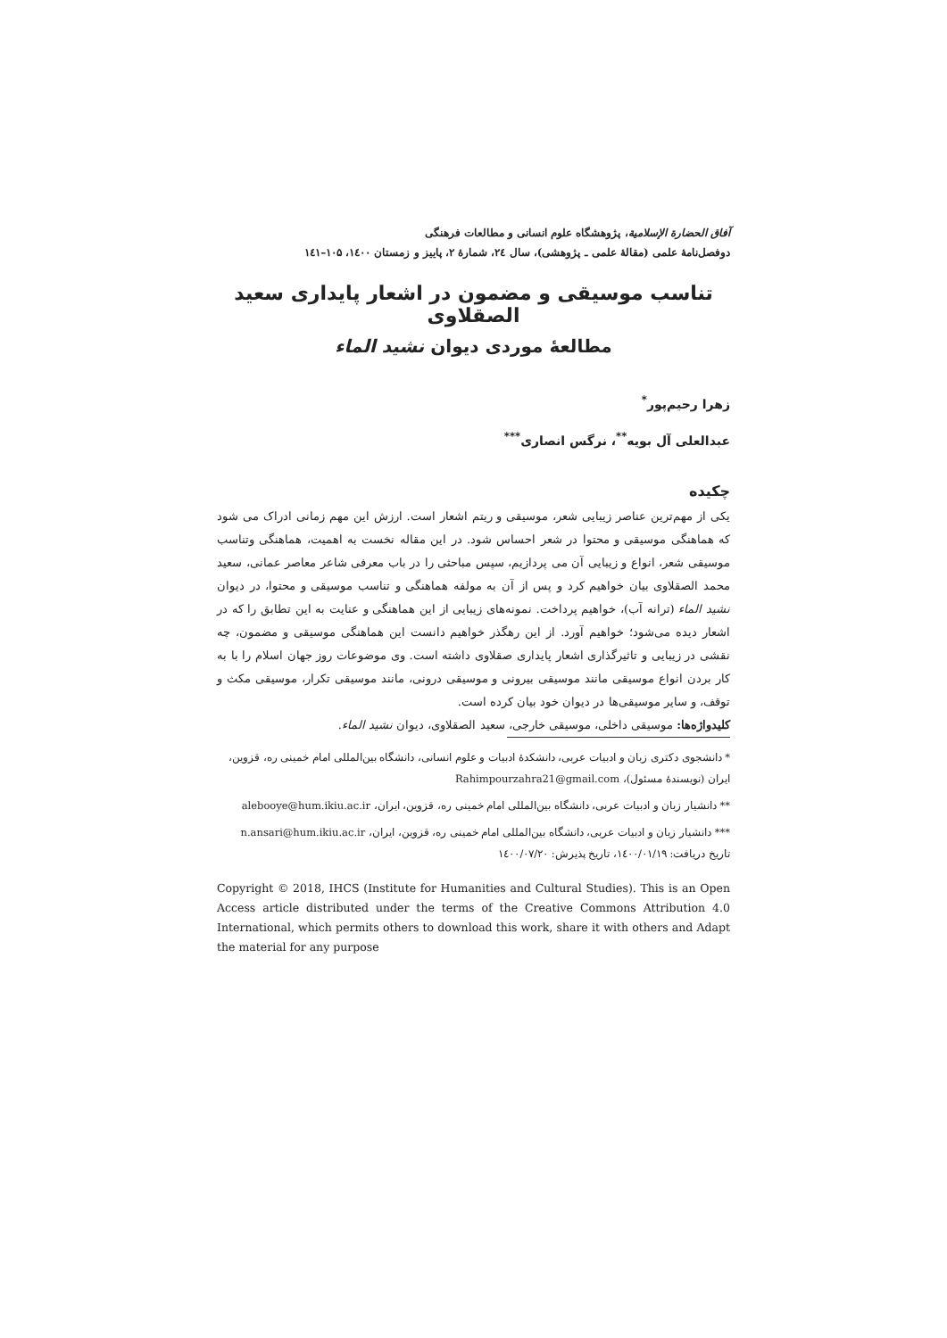آفاق الحضارة الإسلامية، پژوهشگاه علوم انسانی و مطالعات فرهنگی
دوفصل‌نامهٔ علمی (مقالهٔ علمی ـ پژوهشی)، سال ۲٤، شمارهٔ ۲، پاییز و زمستان ۱٤۰۰، ۱۰۵–۱٤۱
تناسب موسیقی و مضمون در اشعار پایداری سعید الصقلاوی
مطالعهٔ موردی دیوان نشید الماء
زهرا رحیم‌پور<sup>*</sup>
عبدالعلی آل بویه<sup>**</sup>، نرگس انصاری<sup>***</sup>
چکیده
یکی از مهم‌ترین عناصر زیبایی شعر، موسیقی و ریتم اشعار است. ارزش این مهم زمانی ادراک می شود که هماهنگی موسیقی و محتوا در شعر احساس شود. در این مقاله نخست به اهمیت، هماهنگی وتناسب موسیقی شعر، انواع و زیبایی آن می پردازیم، سپس مباحثی را در باب معرفی شاعر معاصر عمانی، سعید محمد الصقلاوی بیان خواهیم کرد و پس از آن به مولفه هماهنگی و تناسب موسیقی و محتوا، در دیوان نشید الماء (ترانه آب)، خواهیم پرداخت. نمونه‌های زیبایی از این هماهنگی و عنایت به این تطابق را که در اشعار دیده می‌شود؛ خواهیم آورد. از این رهگذر خواهیم دانست این هماهنگی موسیقی و مضمون، چه نقشی در زیبایی و تاثیرگذاری اشعار پایداری صقلاوی داشته است. وی موضوعات روز جهان اسلام را با به کار بردن انواع موسیقی مانند موسیقی بیرونی و موسیقی درونی، مانند موسیقی تکرار، موسیقی مکث و توقف، و سایر موسیقی‌ها در دیوان خود بیان کرده است.
کلیدواژه‌ها: موسیقی داخلی، موسیقی خارجی، سعید الصقلاوی، دیوان نشید الماء.
* دانشجوی دکتری زبان و ادبیات عربی، دانشکدهٔ ادبیات و علوم انسانی، دانشگاه بین‌المللی امام خمینی ره، قزوین، ایران (نویسندهٔ مسئول)، Rahimpourzahra21@gmail.com
** دانشیار زبان و ادبیات عربی، دانشگاه بین‌المللی امام خمینی ره، قزوین، ایران، alebooye@hum.ikiu.ac.ir
*** دانشیار زبان و ادبیات عربی، دانشگاه بین‌المللی امام خمینی ره، قزوین، ایران، n.ansari@hum.ikiu.ac.ir
تاریخ دریافت: ۱٤۰۰/۰۱/۱۹، تاریخ پذیرش: ۱٤۰۰/۰۷/۲۰
Copyright © 2018, IHCS (Institute for Humanities and Cultural Studies). This is an Open Access article distributed under the terms of the Creative Commons Attribution 4.0 International, which permits others to download this work, share it with others and Adapt the material for any purpose